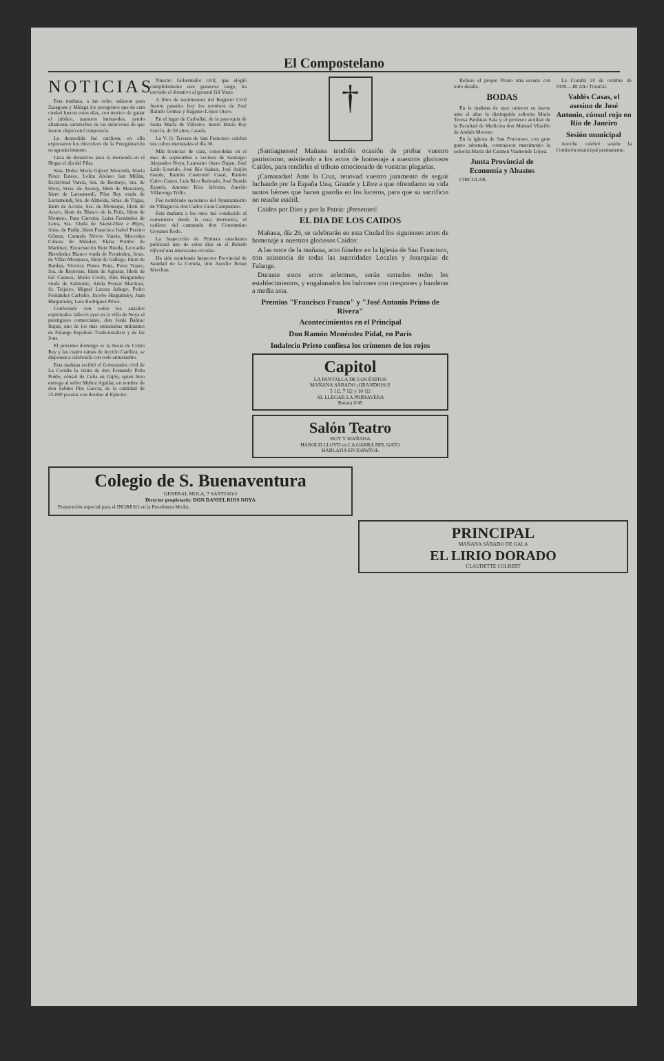El Compostelano
NOTICIAS
Esta mañana, a las ocho, salieron para Zaragoza y Málaga los peregrinos que de esta ciudad fueron estos días, con motivo de ganar el jubileo, nuestros huéspedes, yendo altamente satisfechos de las atenciones de que fueron objeto en Compostela.
La despedida fué cariñosa; en ella expresaron los directivos de la Peregrinación su agradecimiento.
Lista de donativos para la merienda en el Hogar el día del Pilar.
Sras. Doña: María Gijirey Morentín, María Pérez Esteso, Lolita Alonso San Millán, Esclavitud Varela, Sra. de Bermejo, Sra. de Mora, Srtas. de Asorey, Idem de Maristany, Idem de Larramendi, Pilar Rey viuda de Larramendi, Sra. de Almeida, Srtas. de Trigas, Idem de Acosta, Sra. de Montequi, Idem de Acero, Idem de Blanco de la Peña, Idem de Montero, Pura Carreira, Luisa Fernández de Leira, Sra. Viuda de Sáenz-Díez e Hijos, Srtas. de Padín, Idem Francisca Isabel Pereiro Gómez, Carmela Nóvoa Varela, Mercedes Cabeza de Méndez, Elena Pombo de Martínez, Encarnación Ruiz Rueda, Leocadia Hernández Blanco viuda de Fernández, Srtas. de Villar Mosquera, Idem de Gallego, Idem de Bardan, Victoria Pintos Pena, Petra Tejero, Sra. de Represas, Idem de Agrasar, Idem de Gil Casares, María Cordo, Rita Harguindey viuda de Salmonte, Adela Pousar Martínez, Sr. Teijeiro, Miguel Lacasa Adiego, Pedro Fernández Carballo, Jacobo Harguindey, Juan Harguindey, Luis Rodríguez Pérez.
Confortado con todos los auxilios espirituales falleció ayer en la villa de Noya el prestigioso comerciante, don Jesús Balirac Bujan, uno de los más entusiastas militantes de Falange Española Tradicionalista y de las Jons.
El próximo domingo es la fiesta de Cristo Rey y las cuatro ramas de Acción Católica, se disponen a celebrarla con todo entusiasmo.
Esta mañana recibió el Gobernador civil de La Coruña la visita de don Fernando Peña Poldo, cónsul de Cuba en Gijón, quien hizo entrega al señor Muñoz Aguilar, en nombre de don Sabino Pire García, de la cantidad de 25.000 pesetas con destino al Ejército.
Nuestro Gobernador civil, que elogió cumplidamente este generoso rasgo, ha enviado el donativo al general Gil Yuste.
A libro de nacimientos del Registro Civil fueron pasados hoy los nombres de José Raindo Gómez y Eugenio López Otero.
En el lugar de Carballal, de la parroquia de Santa María de Villestro, murió María Rey García, de 58 años, casada.
La V. O. Tercera de San Francisco celebra sus cultos mensuales el día 30.
Más licencias de caza, concedidas en el mes de septiembre a vecinos de Santiago: Alejandro Noya, Laureano Otero Bujan, José Lado Lourido, José Río Suárez, José Arijón Gende, Ramón Castromil Casal, Ramón Calvo Castro, Luis Rico Redondo, José Bentín Esparís, Antonio Ríos Silveira, Aurelio Villaronga Trillo.
Fué nombrado secretario del Ayuntamiento de Villagarcía don Carlos Grau Campuzano.
Esta mañana a las once fué conducido al cementerio desde la casa mortuoria, el cadáver del camarada don Constantino Goyanes Rodo.
La Inspección de Primera enseñanza publicará uno de estos días en el Boletín Oficial una interesante circular.
Ha sido nombrado Inspector Provincial de Sanidad de la Coruña, don Aurelio Bonet Merchan.
†
¡Santiagueses! Mañana tendréis ocasión de probar vuestro patriotismo, asistiendo a los actos de homenaje a nuestros gloriosos Caídos, para rendirles el tributo emocionado de vuestras plegarias.
¡Camaradas! Ante la Cruz, renovad vuestro juramento de seguir luchando por la España Una, Grande y Libre a que ofrendaron su vida tantos héroes que hacen guardia en los luceros, para que su sacrificio no resulte estéril.
Caídos por Dios y por la Patria: ¡Presentes!
EL DIA DE LOS CAIDOS
Mañana, día 29, se celebrarán en esta Ciudad los siguientes actos de homenaje a nuestros gloriosos Caídos:
A las once de la mañana, acto fúnebre en la Iglesia de San Francisco, con asistencia de todas las autoridades Locales y Jerarquías de Falange.
Durante estos actos solemnes, serán cerrados todos los establecimientos, y engalanados los balcones con crespones y banderas a media asta.
Premios "Francisco Franco" y "José Antonio Primo de Rivera"
Acontecimientos en el Principal
Don Ramón Menéndez Pidal, en París
Indalecio Prieto confiesa los crímenes de los rojos
Capitol
LA PANTALLA DE LOS ÉXITOS
MAÑANA SÁBADO ¡GRANDIOSO!
5 1|2, 7 1|2 y 10 1|2
AL LLEGAR LA PRIMAVERA
Butaca 0'45
Salón Teatro
HOY Y MAÑANA
HAROLD LLOYD en LA GARRA DEL GATO
HABLADA EN ESPAÑOL
Refiere el propio Prieto una escena con todo detalle.
BODAS
En la mañana de ayer unieron su suerte ante el altar la distinguida señorita María Teresa Pardinas Sala y el profesor auxiliar de la Facultad de Medicina don Manuel Vilariño de Andrés Moreno.
En la iglesia de San Fructuoso, con gran gusto adornada, contrajeron matrimonio la señorita María del Carmen Vaamonde López.
Junta Provincial de Economía y Abastos
CIRCULAR
La Coruña 24 de octubre de 1938.—III Año Triunfal.
Valdés Casas, el asesino de José Antonio, cónsul rojo en Río de Janeiro
Sesión municipal
Anoche celebró sesión la Comisión municipal permanente.
Colegio de S. Buenaventura
GENERAL MOLA, 7 SANTIAGO
Director propietario: DON DANIEL RIOS NOYA
Preparación especial para el INGRESO en la Enseñanza Media.
PRINCIPAL
MAÑANA SÁBADO DE GALA
EL LIRIO DORADO
CLAUDETTE COLBERT